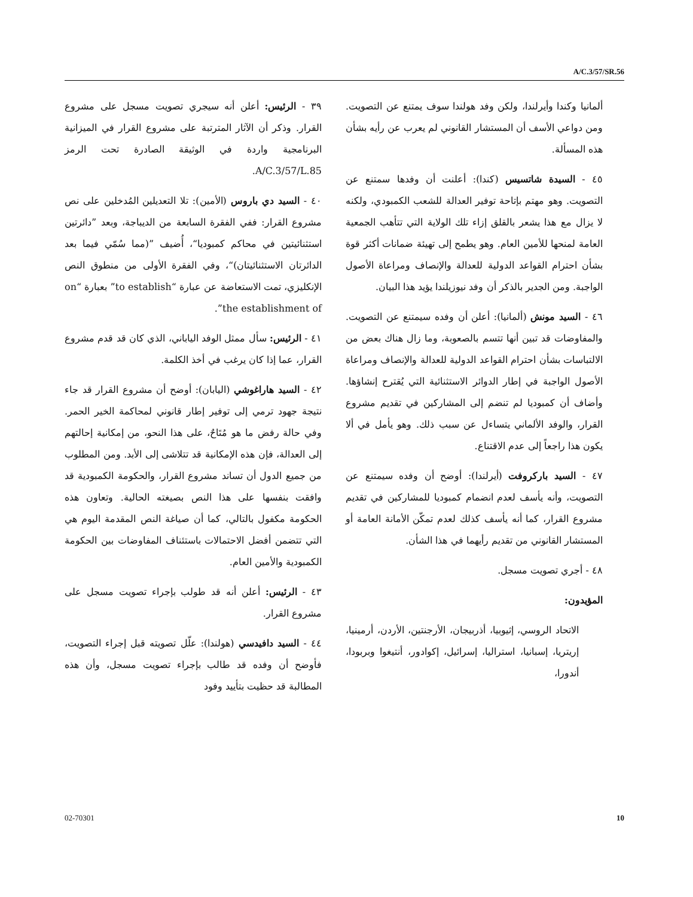A/C.3/57/SR.56
٣٩ - الرئيس: أعلن أنه سيجري تصويت مسجل على مشروع القرار. وذكر أن الآثار المترتبة على مشروع القرار في الميزانية البرنامجية واردة في الوثيقة الصادرة تحت الرمز A/C.3/57/L.85.
٤٠ - السيد دي باروس (الأمين): تلا التعديلين المُدخلين على نص مشروع القرار: ففي الفقرة السابعة من الديباجة، وبعد ”دائرتين استثنائيتين في محاكم كمبوديا“، أُضيف ”(مما سُمّي فيما بعد الدائرتان الاستثنائيتان)“، وفي الفقرة الأولى من منطوق النص الإنكليزي، تمت الاستعاضة عن عبارة “to establish” بعبارة “on the establishment of”.
٤١ - الرئيس: سأل ممثل الوفد الياباني، الذي كان قد قدم مشروع القرار، عما إذا كان يرغب في أخذ الكلمة.
٤٢ - السيد هاراغوشي (اليابان): أوضح أن مشروع القرار قد جاء نتيجة جهود ترمي إلى توفير إطار قانوني لمحاكمة الخير الحمر. وفي حالة رفض ما هو مُتَاحٌ، على هذا النحو، من إمكانية إحالتهم إلى العدالة، فإن هذه الإمكانية قد تتلاشى إلى الأبد. ومن المطلوب من جميع الدول أن تساند مشروع القرار، والحكومة الكمبودية قد وافقت بنفسها على هذا النص بصيغته الحالية. وتعاون هذه الحكومة مكفول بالتالي، كما أن صياغة النص المقدمة اليوم هي التي تتضمن أفضل الاحتمالات باستئناف المفاوضات بين الحكومة الكمبودية والأمين العام.
٤٣ - الرئيس: أعلن أنه قد طولب بإجراء تصويت مسجل على مشروع القرار.
٤٤ - السيد دافيدسي (هولندا): علّل تصويته قبل إجراء التصويت، فأوضح أن وفده قد طالب بإجراء تصويت مسجل، وأن هذه المطالبة قد حظيت بتأييد وفود
ألمانيا وكندا وأيرلندا، ولكن وفد هولندا سوف يمتنع عن التصويت. ومن دواعي الأسف أن المستشار القانوني لم يعرب عن رأيه بشأن هذه المسألة.
٤٥ - السيدة شاتسيس (كندا): أعلنت أن وفدها سمتنع عن التصويت. وهو مهتم بإتاحة توفير العدالة للشعب الكمبودي، ولكنه لا يزال مع هذا يشعر بالقلق إزاء تلك الولاية التي تتأهب الجمعية العامة لمنحها للأمين العام. وهو يطمح إلى تهيئة ضمانات أكثر قوة بشأن احترام القواعد الدولية للعدالة والإنصاف ومراعاة الأصول الواجبة. ومن الجدير بالذكر أن وفد نيوزيلندا يؤيد هذا البيان.
٤٦ - السيد مونش (ألمانيا): أعلن أن وفده سيمتنع عن التصويت. والمفاوضات قد تبين أنها تتسم بالصعوبة، وما زال هناك بعض من الالتباسات بشأن احترام القواعد الدولية للعدالة والإنصاف ومراعاة الأصول الواجبة في إطار الدوائر الاستثنائية التي يُقترح إنشاؤها. وأضاف أن كمبوديا لم تنضم إلى المشاركين في تقديم مشروع القرار، والوفد الألماني يتساءل عن سبب ذلك. وهو يأمل في ألا يكون هذا راجعاً إلى عدم الاقتناع.
٤٧ - السيد باركروفت (أيرلندا): أوضح أن وفده سيمتنع عن التصويت، وأنه يأسف لعدم انضمام كمبوديا للمشاركين في تقديم مشروع القرار، كما أنه يأسف كذلك لعدم تمكّن الأمانة العامة أو المستشار القانوني من تقديم رأيهما في هذا الشأن.
٤٨ - أجري تصويت مسجل.
المؤيدون:
الاتحاد الروسي، إثيوبيا، أذربيجان، الأرجنتين، الأردن، أرمينيا، إريتريا، إسبانيا، استراليا، إسرائيل، إكوادور، أنتيغوا وبربودا، أندورا،
02-70301 10